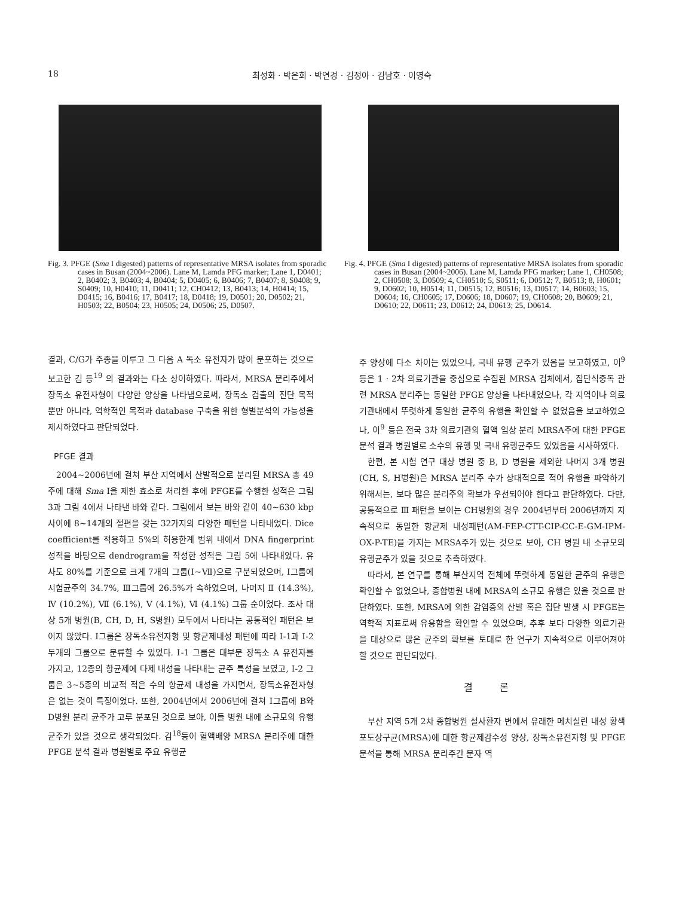18 최성화 · 박은희 · 박연경 · 김정아 · 김남호 · 이영숙
Fig. 3. PFGE (Sma I digested) patterns of representative MRSA isolates from sporadic cases in Busan (2004~2006). Lane M, Lamda PFG marker; Lane 1, D0401; 2, B0402; 3, B0403; 4, B0404; 5, D0405; 6, B0406; 7, B0407; 8, S0408; 9, S0409; 10, H0410; 11, D0411; 12, CH0412; 13, B0413; 14, H0414; 15, D0415; 16, B0416; 17, B0417; 18, D0418; 19, D0501; 20, D0502; 21, H0503; 22, B0504; 23, H0505; 24, D0506; 25, D0507.
Fig. 4. PFGE (Sma I digested) patterns of representative MRSA isolates from sporadic cases in Busan (2004~2006). Lane M, Lamda PFG marker; Lane 1, CH0508; 2, CH0508; 3, D0509; 4, CH0510; 5, S0511; 6, D0512; 7, B0513; 8, H0601; 9, D0602; 10, H0514; 11, D0515; 12, B0516; 13, D0517; 14, B0603; 15, D0604; 16, CH0605; 17, D0606; 18, D0607; 19, CH0608; 20, B0609; 21, D0610; 22, D0611; 23, D0612; 24, D0613; 25, D0614.
결과, C/G가 주종을 이루고 그 다음 A 독소 유전자가 많이 분포하는 것으로 보고한 김 등<sup>19</sup> 의 결과와는 다소 상이하였다. 따라서, MRSA 분리주에서 장독소 유전자형이 다양한 양상을 나타냄으로써, 장독소 검출의 진단 목적 뿐만 아니라, 역학적인 목적과 database 구축을 위한 형별분석의 가능성을 제시하였다고 판단되었다.
PFGE 결과
2004~2006년에 걸쳐 부산 지역에서 산발적으로 분리된 MRSA 총 49주에 대해 Sma I을 제한 효소로 처리한 후에 PFGE를 수행한 성적은 그림 3과 그림 4에서 나타낸 바와 같다. 그림에서 보는 바와 같이 40~630 kbp 사이에 8~14개의 절편을 갖는 32가지의 다양한 패턴을 나타내었다. Dice coefficient를 적용하고 5%의 허용한계 범위 내에서 DNA fingerprint 성적을 바탕으로 dendrogram을 작성한 성적은 그림 5에 나타내었다. 유사도 80%를 기준으로 크게 7개의 그룹(Ⅰ~Ⅶ)으로 구분되었으며, Ⅰ그룹에 시험균주의 34.7%, Ⅲ그룹에 26.5%가 속하였으며, 나머지 Ⅱ (14.3%), Ⅳ (10.2%), Ⅶ (6.1%), Ⅴ (4.1%), Ⅵ (4.1%) 그룹 순이었다. 조사 대상 5개 병원(B, CH, D, H, S병원) 모두에서 나타나는 공통적인 패턴은 보이지 않았다. Ⅰ그룹은 장독소유전자형 및 항균제내성 패턴에 따라 Ⅰ-1과 Ⅰ-2 두개의 그룹으로 분류할 수 있었다. Ⅰ-1 그룹은 대부분 장독소 A 유전자를 가지고, 12종의 항균제에 다제 내성을 나타내는 균주 특성을 보였고, Ⅰ-2 그룹은 3~5종의 비교적 적은 수의 항균제 내성을 가지면서, 장독소유전자형은 없는 것이 특징이었다. 또한, 2004년에서 2006년에 걸쳐 Ⅰ그룹에 B와 D병원 분리 균주가 고루 분포된 것으로 보아, 이들 병원 내에 소규모의 유행균주가 있을 것으로 생각되었다. 김<sup>18</sup>등이 혈액배양 MRSA 분리주에 대한 PFGE 분석 결과 병원별로 주요 유행균
주 양상에 다소 차이는 있었으나, 국내 유행 균주가 있음을 보고하였고, 이<sup>9</sup> 등은 1 · 2차 의료기관을 중심으로 수집된 MRSA 검체에서, 집단식중독 관련 MRSA 분리주는 동일한 PFGE 양상을 나타내었으나, 각 지역이나 의료기관내에서 뚜렷하게 동일한 균주의 유행을 확인할 수 없었음을 보고하였으나, 이<sup>9</sup> 등은 전국 3차 의료기관의 혈액 임상 분리 MRSA주에 대한 PFGE 분석 결과 병원별로 소수의 유행 및 국내 유행균주도 있었음을 시사하였다.
한편, 본 시험 연구 대상 병원 중 B, D 병원을 제외한 나머지 3개 병원(CH, S, H병원)은 MRSA 분리주 수가 상대적으로 적어 유행을 파악하기 위해서는, 보다 많은 분리주의 확보가 우선되어야 한다고 판단하였다. 다만, 공통적으로 Ⅲ 패턴을 보이는 CH병원의 경우 2004년부터 2006년까지 지속적으로 동일한 항균제 내성패턴(AM-FEP-CTT-CIP-CC-E-GM-IPM-OX-P-TE)을 가지는 MRSA주가 있는 것으로 보아, CH 병원 내 소규모의 유행균주가 있을 것으로 추측하였다.
따라서, 본 연구를 통해 부산지역 전체에 뚜렷하게 동일한 균주의 유행은 확인할 수 없었으나, 종합병원 내에 MRSA의 소규모 유행은 있을 것으로 판단하였다. 또한, MRSA에 의한 감염증의 산발 혹은 집단 발생 시 PFGE는 역학적 지표로써 유용함을 확인할 수 있었으며, 추후 보다 다양한 의료기관을 대상으로 많은 균주의 확보를 토대로 한 연구가 지속적으로 이루어져야 할 것으로 판단되었다.
결 론
부산 지역 5개 2차 종합병원 설사환자 변에서 유래한 메치실린 내성 황색포도상구균(MRSA)에 대한 항균제감수성 양상, 장독소유전자형 및 PFGE 분석을 통해 MRSA 분리주간 분자 역